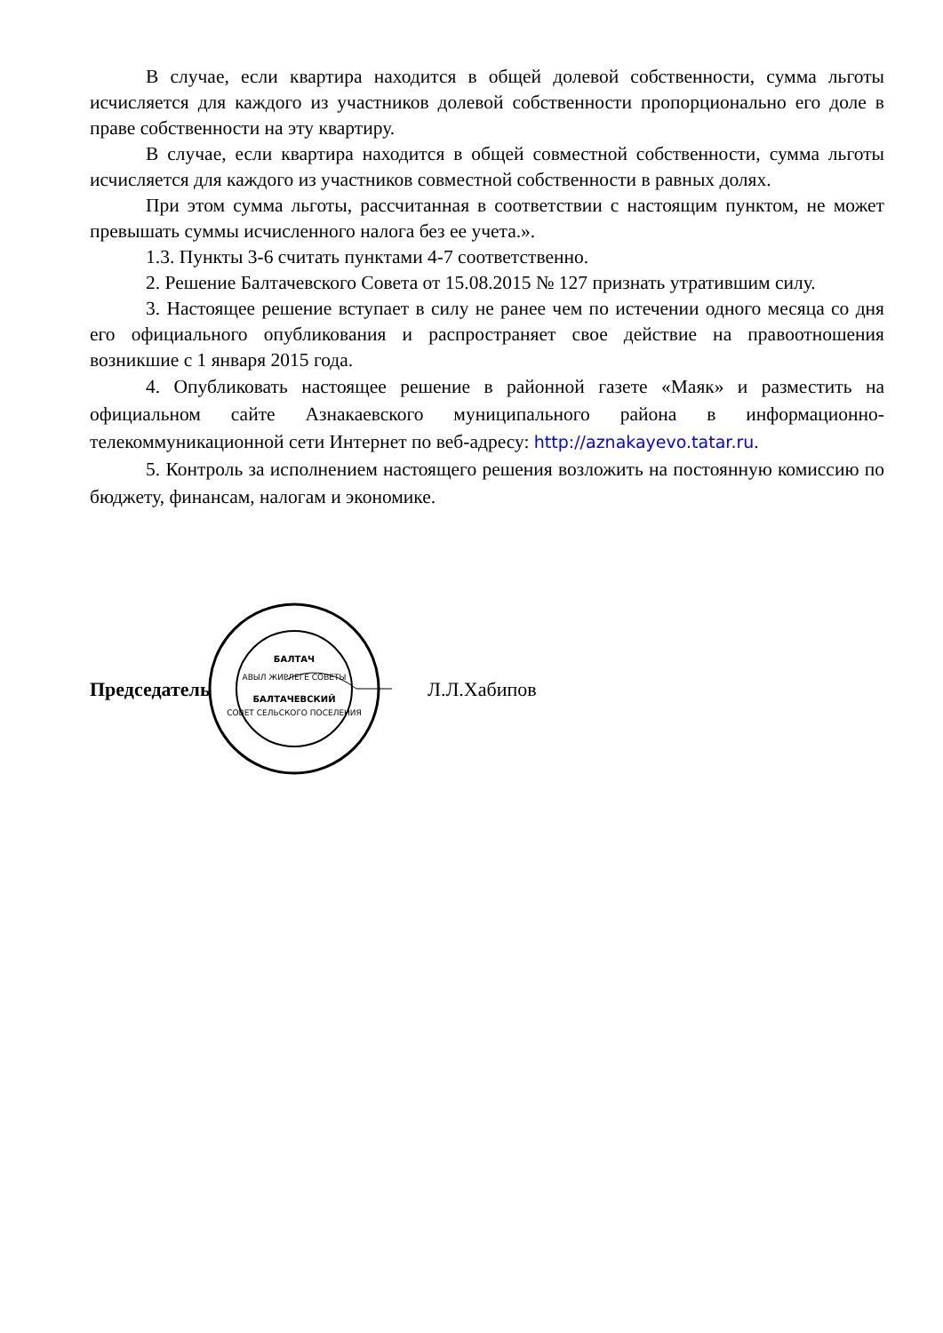В случае, если квартира находится в общей долевой собственности, сумма льготы исчисляется для каждого из участников долевой собственности пропорционально его доле в праве собственности на эту квартиру.
В случае, если квартира находится в общей совместной собственности, сумма льготы исчисляется для каждого из участников совместной собственности в равных долях.
При этом сумма льготы, рассчитанная в соответствии с настоящим пунктом, не может превышать суммы исчисленного налога без ее учета.».
1.3. Пункты 3-6 считать пунктами 4-7 соответственно.
2. Решение Балтачевского Совета от 15.08.2015 № 127 признать утратившим силу.
3. Настоящее решение вступает в силу не ранее чем по истечении одного месяца со дня его официального опубликования и распространяет свое действие на правоотношения возникшие с 1 января 2015 года.
4. Опубликовать настоящее решение в районной газете «Маяк» и разместить на официальном сайте Азнакаевского муниципального района в информационно-телекоммуникационной сети Интернет по веб-адресу: http://aznakayevo.tatar.ru.
5. Контроль за исполнением настоящего решения возложить на постоянную комиссию по бюджету, финансам, налогам и экономике.
Председатель
БАЛТАЧ
АВЫЛ ЖИРЛЕГЕ СОВЕТЫ
БАЛТАЧЕВСКИЙ
СОВЕТ СЕЛЬСКОГО ПОСЕЛЕНИЯ
Л.Л.Хабипов